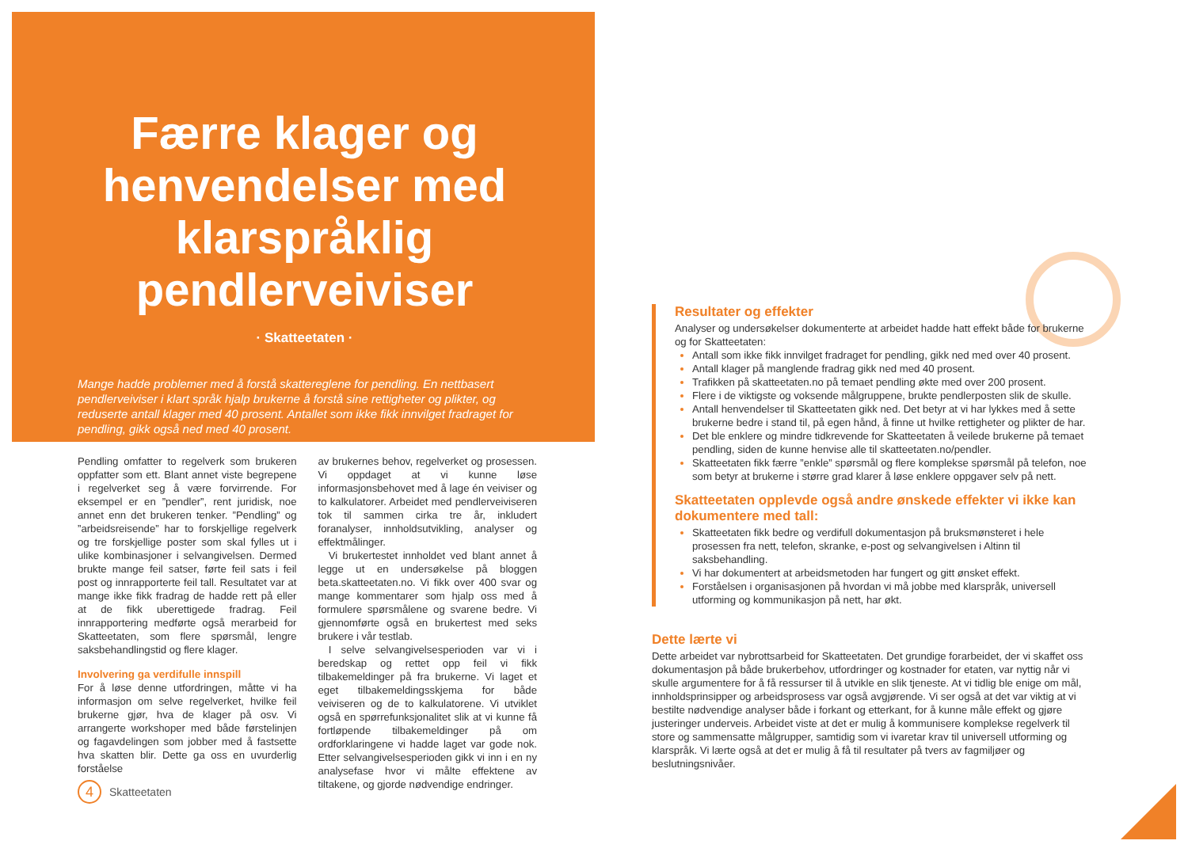Færre klager og henvendelser med klarspråklig pendlerveiviser
· Skatteetaten ·
Mange hadde problemer med å forstå skattereglene for pendling. En nettbasert pendlerveiviser i klart språk hjalp brukerne å forstå sine rettigheter og plikter, og reduserte antall klager med 40 prosent. Antallet som ikke fikk innvilget fradraget for pendling, gikk også ned med 40 prosent.
Pendling omfatter to regelverk som brukeren oppfatter som ett. Blant annet viste begrepene i regelverket seg å være forvirrende. For eksempel er en ”pendler”, rent juridisk, noe annet enn det brukeren tenker. ”Pendling” og ”arbeidsreisende” har to forskjellige regelverk og tre forskjellige poster som skal fylles ut i ulike kombinasjoner i selvangivelsen. Dermed brukte mange feil satser, førte feil sats i feil post og innrapporterte feil tall. Resultatet var at mange ikke fikk fradrag de hadde rett på eller at de fikk uberettigede fradrag. Feil innrapportering medførte også merarbeid for Skatteetaten, som flere spørsmål, lengre saksbehandlingstid og flere klager.
Involvering ga verdifulle innspill
For å løse denne utfordringen, måtte vi ha informasjon om selve regelverket, hvilke feil brukerne gjør, hva de klager på osv. Vi arrangerte workshoper med både førstelinjen og fagavdelingen som jobber med å fastsette hva skatten blir. Dette ga oss en uvurderlig forståelse
av brukernes behov, regelverket og prosessen. Vi oppdaget at vi kunne løse informasjonsbehovet med å lage én veiviser og to kalkulatorer. Arbeidet med pendlerveiviseren tok til sammen cirka tre år, inkludert foranalyser, innholdsutvikling, analyser og effektmålinger.
 Vi brukertestet innholdet ved blant annet å legge ut en undersøkelse på bloggen beta.skatteetaten.no. Vi fikk over 400 svar og mange kommentarer som hjalp oss med å formulere spørsmålene og svarene bedre. Vi gjennomførte også en brukertest med seks brukere i vår testlab.
 I selve selvangivelsesperioden var vi i beredskap og rettet opp feil vi fikk tilbakemeldinger på fra brukerne. Vi laget et eget tilbakemeldingsskjema for både veiviseren og de to kalkulatorene. Vi utviklet også en spørrefunksjonalitet slik at vi kunne få fortløpende tilbakemeldinger på om ordforklaringene vi hadde laget var gode nok. Etter selvangivelsesperioden gikk vi inn i en ny analysefase hvor vi målte effektene av tiltakene, og gjorde nødvendige endringer.
4 Skatteetaten
Resultater og effekter
Analyser og undersøkelser dokumenterte at arbeidet hadde hatt effekt både for brukerne og for Skatteetaten:
Antall som ikke fikk innvilget fradraget for pendling, gikk ned med over 40 prosent.
Antall klager på manglende fradrag gikk ned med 40 prosent.
Trafikken på skatteetaten.no på temaet pendling økte med over 200 prosent.
Flere i de viktigste og voksende målgruppene, brukte pendlerposten slik de skulle.
Antall henvendelser til Skatteetaten gikk ned. Det betyr at vi har lykkes med å sette brukerne bedre i stand til, på egen hånd, å finne ut hvilke rettigheter og plikter de har.
Det ble enklere og mindre tidkrevende for Skatteetaten å veilede brukerne på temaet pendling, siden de kunne henvise alle til skatteetaten.no/pendler.
Skatteetaten fikk færre ”enkle” spørsmål og flere komplekse spørsmål på telefon, noe som betyr at brukerne i større grad klarer å løse enklere oppgaver selv på nett.
Skatteetaten opplevde også andre ønskede effekter vi ikke kan dokumentere med tall:
Skatteetaten fikk bedre og verdifull dokumentasjon på bruksmønsteret i hele prosessen fra nett, telefon, skranke, e-post og selvangivelsen i Altinn til saksbehandling.
Vi har dokumentert at arbeidsmetoden har fungert og gitt ønsket effekt.
Forståelsen i organisasjonen på hvordan vi må jobbe med klarspråk, universell utforming og kommunikasjon på nett, har økt.
Dette lærte vi
Dette arbeidet var nybrottsarbeid for Skatteetaten. Det grundige forarbeidet, der vi skaffet oss dokumentasjon på både brukerbehov, utfordringer og kostnader for etaten, var nyttig når vi skulle argumentere for å få ressurser til å utvikle en slik tjeneste. At vi tidlig ble enige om mål, innholdsprinsipper og arbeidsprosess var også avgjørende. Vi ser også at det var viktig at vi bestilte nødvendige analyser både i forkant og etterkant, for å kunne måle effekt og gjøre justeringer underveis. Arbeidet viste at det er mulig å kommunisere komplekse regelverk til store og sammensatte målgrupper, samtidig som vi ivaretar krav til universell utforming og klarspråk. Vi lærte også at det er mulig å få til resultater på tvers av fagmiljøer og beslutningsnivåer.